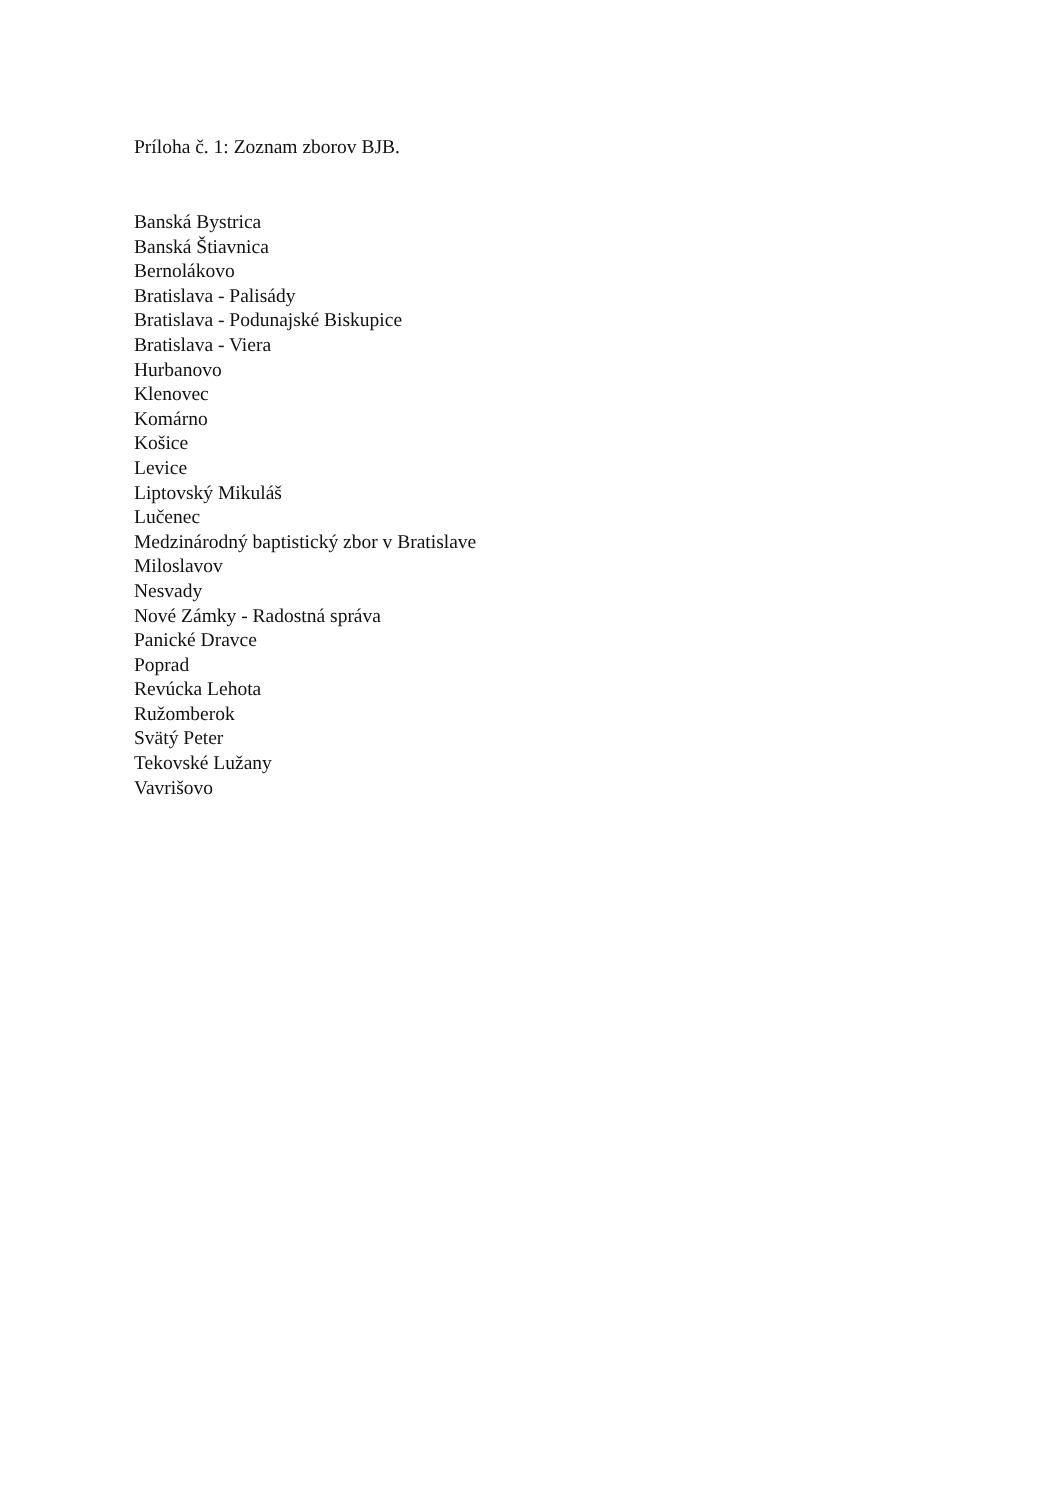Príloha č. 1: Zoznam zborov BJB.
Banská Bystrica
Banská Štiavnica
Bernolákovo
Bratislava - Palisády
Bratislava - Podunajské Biskupice
Bratislava - Viera
Hurbanovo
Klenovec
Komárno
Košice
Levice
Liptovský Mikuláš
Lučenec
Medzinárodný baptistický zbor v Bratislave
Miloslavov
Nesvady
Nové Zámky - Radostná správa
Panické Dravce
Poprad
Revúcka Lehota
Ružomberok
Svätý Peter
Tekovské Lužany
Vavrišovo